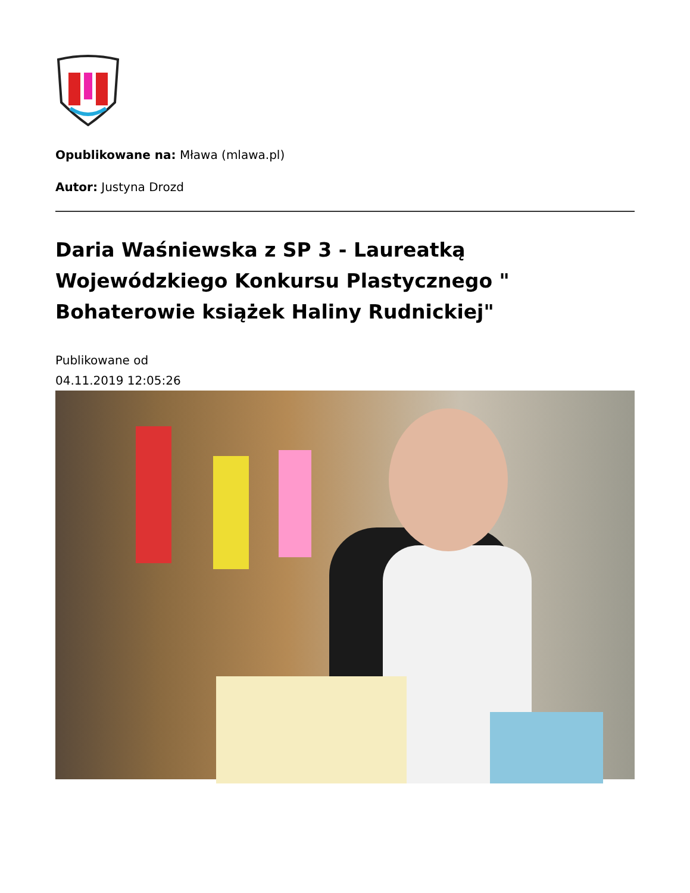Opublikowane na: Mława (mlawa.pl)
Autor: Justyna Drozd
Daria Waśniewska z SP 3 - Laureatką Wojewódzkiego Konkursu Plastycznego " Bohaterowie książek Haliny Rudnickiej"
Publikowane od
04.11.2019 12:05:26